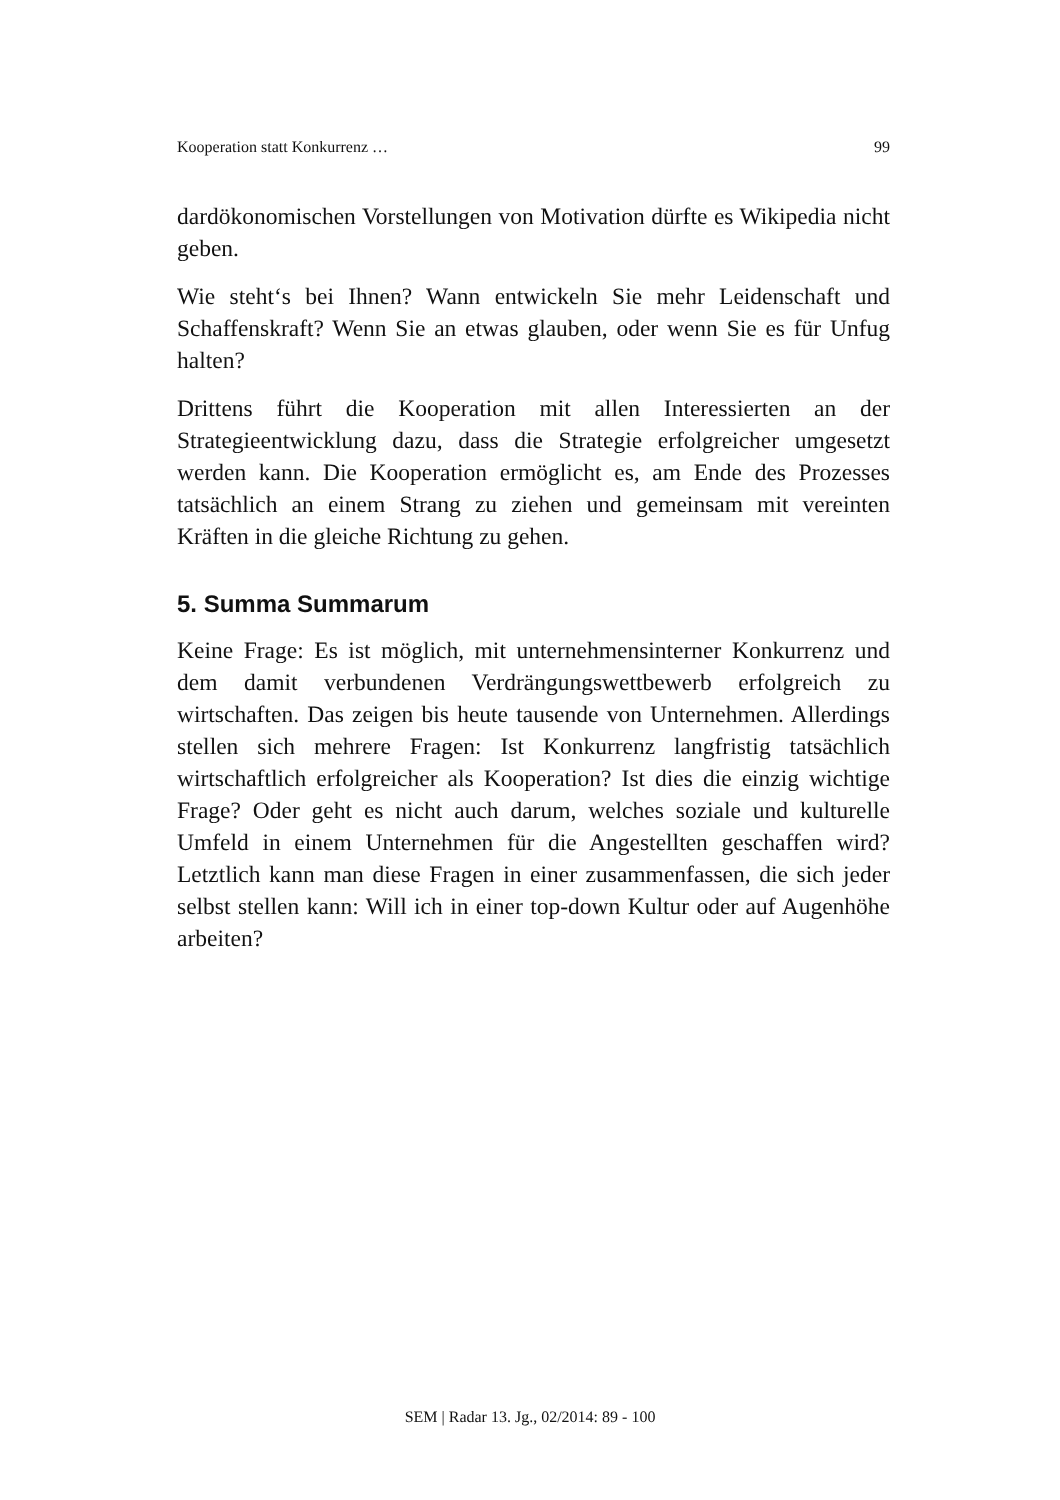Kooperation statt Konkurrenz … 99
dardökonomischen Vorstellungen von Motivation dürfte es Wikipedia nicht geben.
Wie steht‘s bei Ihnen? Wann entwickeln Sie mehr Leidenschaft und Schaffenskraft? Wenn Sie an etwas glauben, oder wenn Sie es für Unfug halten?
Drittens führt die Kooperation mit allen Interessierten an der Strategieentwicklung dazu, dass die Strategie erfolgreicher umgesetzt werden kann. Die Kooperation ermöglicht es, am Ende des Prozesses tatsächlich an einem Strang zu ziehen und gemeinsam mit vereinten Kräften in die gleiche Richtung zu gehen.
5. Summa Summarum
Keine Frage: Es ist möglich, mit unternehmensinterner Konkurrenz und dem damit verbundenen Verdrängungswettbewerb erfolgreich zu wirtschaften. Das zeigen bis heute tausende von Unternehmen. Allerdings stellen sich mehrere Fragen: Ist Konkurrenz langfristig tatsächlich wirtschaftlich erfolgreicher als Kooperation? Ist dies die einzig wichtige Frage? Oder geht es nicht auch darum, welches soziale und kulturelle Umfeld in einem Unternehmen für die Angestellten geschaffen wird? Letztlich kann man diese Fragen in einer zusammenfassen, die sich jeder selbst stellen kann: Will ich in einer top-down Kultur oder auf Augenhöhe arbeiten?
SEM | Radar 13. Jg., 02/2014: 89 - 100